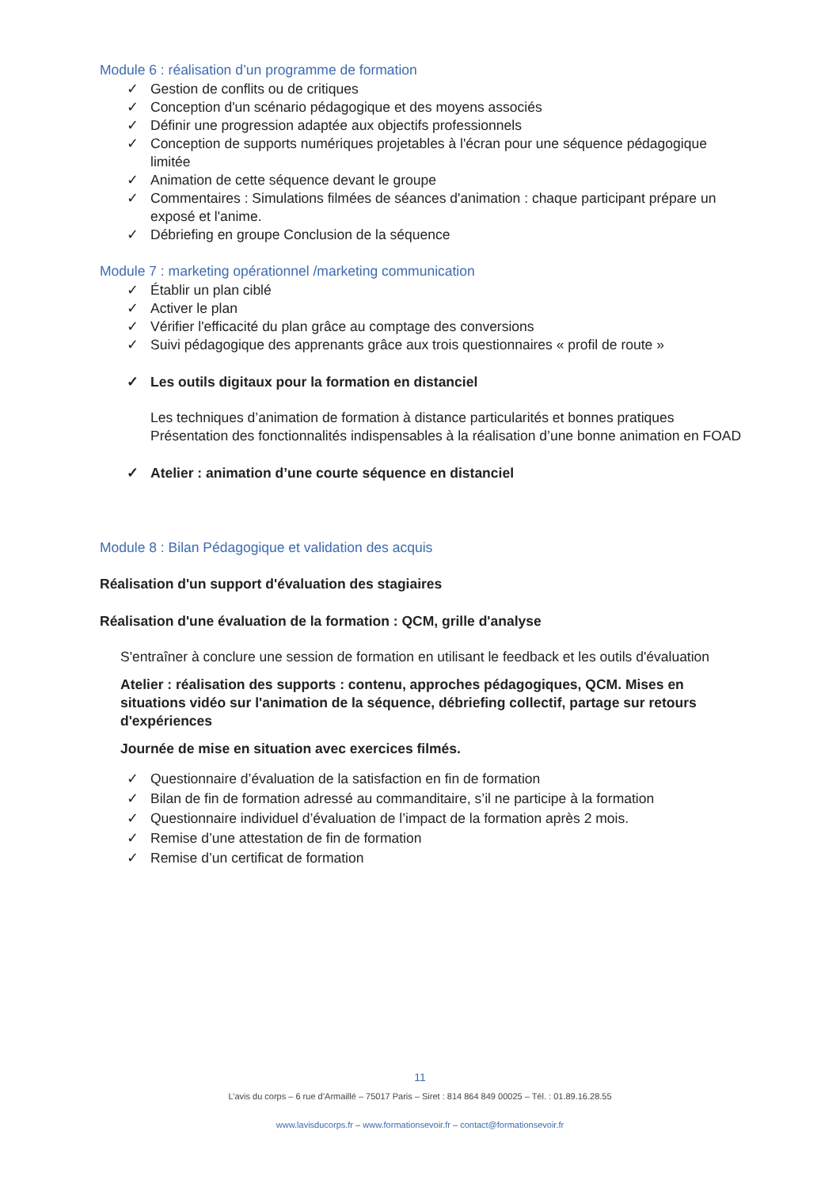Module 6 : réalisation d’un programme de formation
✓ Gestion de conflits ou de critiques
✓ Conception d'un scénario pédagogique et des moyens associés
✓ Définir une progression adaptée aux objectifs professionnels
✓ Conception de supports numériques projetables à l'écran pour une séquence pédagogique limitée
✓ Animation de cette séquence devant le groupe
✓ Commentaires : Simulations filmées de séances d'animation : chaque participant prépare un exposé et l'anime.
✓ Débriefing en groupe Conclusion de la séquence
Module 7 : marketing opérationnel /marketing communication
✓ Établir un plan ciblé
✓ Activer le plan
✓ Vérifier l'efficacité du plan grâce au comptage des conversions
✓ Suivi pédagogique des apprenants grâce aux trois questionnaires « profil de route »
✓ Les outils digitaux pour la formation en distanciel
Les techniques d’animation de formation à distance particularités et bonnes pratiques
Présentation des fonctionnalités indispensables à la réalisation d’une bonne animation en FOAD
✓ Atelier : animation d’une courte séquence en distanciel
Module 8 : Bilan Pédagogique et validation des acquis
Réalisation d'un support d'évaluation des stagiaires
Réalisation d'une évaluation de la formation : QCM, grille d'analyse
S'entraîner à conclure une session de formation en utilisant le feedback et les outils d'évaluation
Atelier : réalisation des supports : contenu, approches pédagogiques, QCM. Mises en situations vidéo sur l'animation de la séquence, débriefing collectif, partage sur retours d'expériences
Journée de mise en situation avec exercices filmés.
✓ Questionnaire d’évaluation de la satisfaction en fin de formation
✓ Bilan de fin de formation adressé au commanditaire, s’il ne participe à la formation
✓ Questionnaire individuel d’évaluation de l’impact de la formation après 2 mois.
✓ Remise d’une attestation de fin de formation
✓ Remise d’un certificat de formation
11
L’avis du corps – 6 rue d’Armaillé – 75017 Paris – Siret : 814 864 849 00025 – Tél. : 01.89.16.28.55
www.lavisducorps.fr – www.formationsevoir.fr – contact@formationsevoir.fr